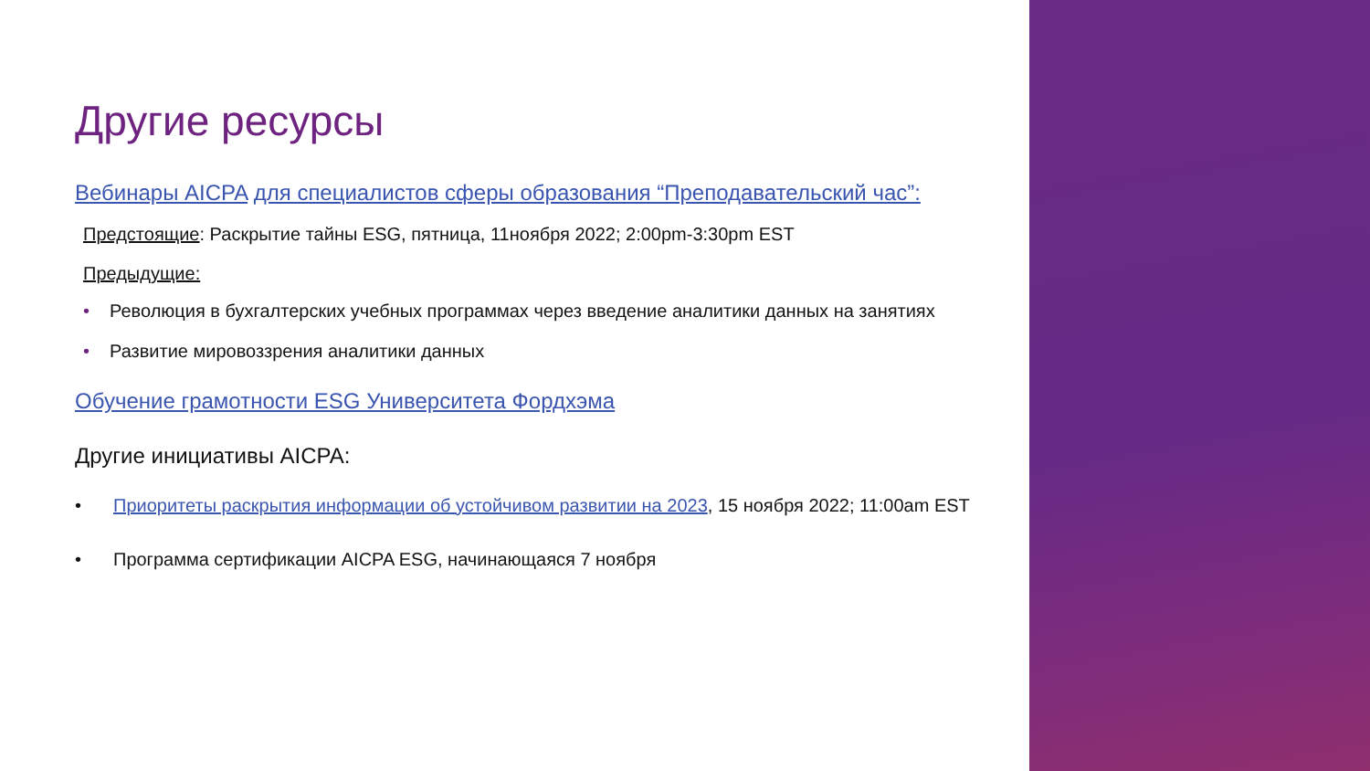Другие ресурсы
Вебинары AICPA для специалистов сферы образования “Преподавательский час”:
Предстоящие: Раскрытие тайны ESG, пятница, 11ноября 2022; 2:00pm-3:30pm EST
Предыдущие:
• Революция в бухгалтерских учебных программах через введение аналитики данных на занятиях
• Развитие мировоззрения аналитики данных
Обучение грамотности ESG Университета Фордхэма
Другие инициативы AICPA:
• Приоритеты раскрытия информации об устойчивом развитии на 2023, 15 ноября 2022; 11:00am EST
• Программа сертификации AICPA ESG, начинающаяся 7 ноября